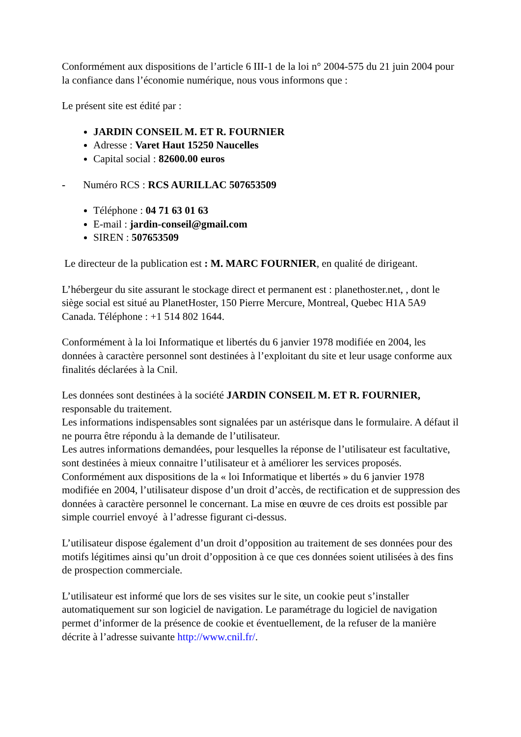Conformément aux dispositions de l’article 6 III-1 de la loi n° 2004-575 du 21 juin 2004 pour la confiance dans l’économie numérique, nous vous informons que :
Le présent site est édité par :
JARDIN CONSEIL M. ET R. FOURNIER
Adresse : Varet Haut 15250 Naucelles
Capital social : 82600.00 euros
- Numéro RCS : RCS AURILLAC 507653509
Téléphone : 04 71 63 01 63
E-mail : jardin-conseil@gmail.com
SIREN : 507653509
Le directeur de la publication est : M. MARC FOURNIER, en qualité de dirigeant.
L’hébergeur du site assurant le stockage direct et permanent est : planethoster.net, , dont le siège social est situé au PlanetHoster, 150 Pierre Mercure, Montreal, Quebec H1A 5A9 Canada. Téléphone : +1 514 802 1644.
Conformément à la loi Informatique et libertés du 6 janvier 1978 modifiée en 2004, les données à caractère personnel sont destinées à l’exploitant du site et leur usage conforme aux finalités déclarées à la Cnil.
Les données sont destinées à la société JARDIN CONSEIL M. ET R. FOURNIER, responsable du traitement.
Les informations indispensables sont signalées par un astérisque dans le formulaire. A défaut il ne pourra être répondu à la demande de l’utilisateur.
Les autres informations demandées, pour lesquelles la réponse de l’utilisateur est facultative, sont destinées à mieux connaitre l’utilisateur et à améliorer les services proposés.
Conformément aux dispositions de la « loi Informatique et libertés » du 6 janvier 1978 modifiée en 2004, l’utilisateur dispose d’un droit d’accès, de rectification et de suppression des données à caractère personnel le concernant. La mise en œuvre de ces droits est possible par simple courriel envoyé à l’adresse figurant ci-dessus.
L’utilisateur dispose également d’un droit d’opposition au traitement de ses données pour des motifs légitimes ainsi qu’un droit d’opposition à ce que ces données soient utilisées à des fins de prospection commerciale.
L’utilisateur est informé que lors de ses visites sur le site, un cookie peut s’installer automatiquement sur son logiciel de navigation. Le paramétrage du logiciel de navigation permet d’informer de la présence de cookie et éventuellement, de la refuser de la manière décrite à l’adresse suivante http://www.cnil.fr/.